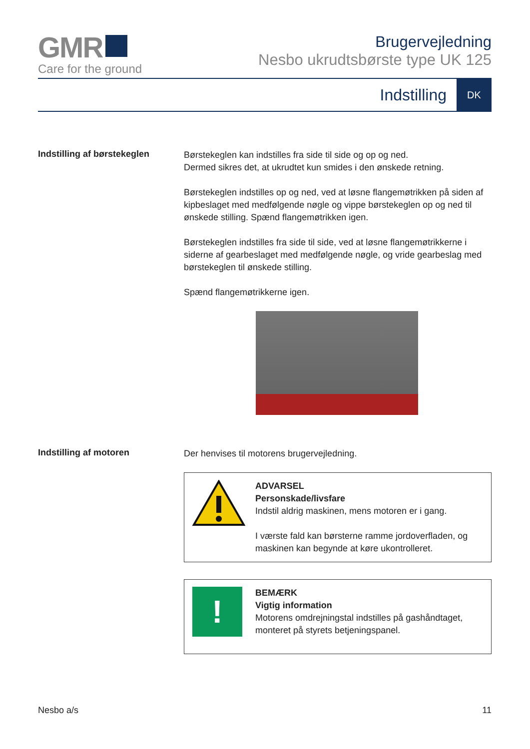GMR
Care for the ground
Brugervejledning
Nesbo ukrudtsbørste type UK 125
Indstilling DK
Indstilling af børstekeglen
Børstekeglen kan indstilles fra side til side og op og ned.
Dermed sikres det, at ukrudtet kun smides i den ønskede retning.
Børstekeglen indstilles op og ned, ved at løsne flangemøtrikken på siden af kipbeslaget med medfølgende nøgle og vippe børstekeglen op og ned til ønskede stilling. Spænd flangemøtrikken igen.
Børstekeglen indstilles fra side til side, ved at løsne flangemøtrikkerne i siderne af gearbeslaget med medfølgende nøgle, og vride gearbeslag med børstekeglen til ønskede stilling.
Spænd flangemøtrikkerne igen.
Indstilling af motoren
Der henvises til motorens brugervejledning.
ADVARSEL
Personskade/livsfare
Indstil aldrig maskinen, mens motoren er i gang.
I værste fald kan børsterne ramme jordoverfladen, og maskinen kan begynde at køre ukontrolleret.
!
BEMÆRK
Vigtig information
Motorens omdrejningstal indstilles på gashåndtaget, monteret på styrets betjeningspanel.
Nesbo a/s 11